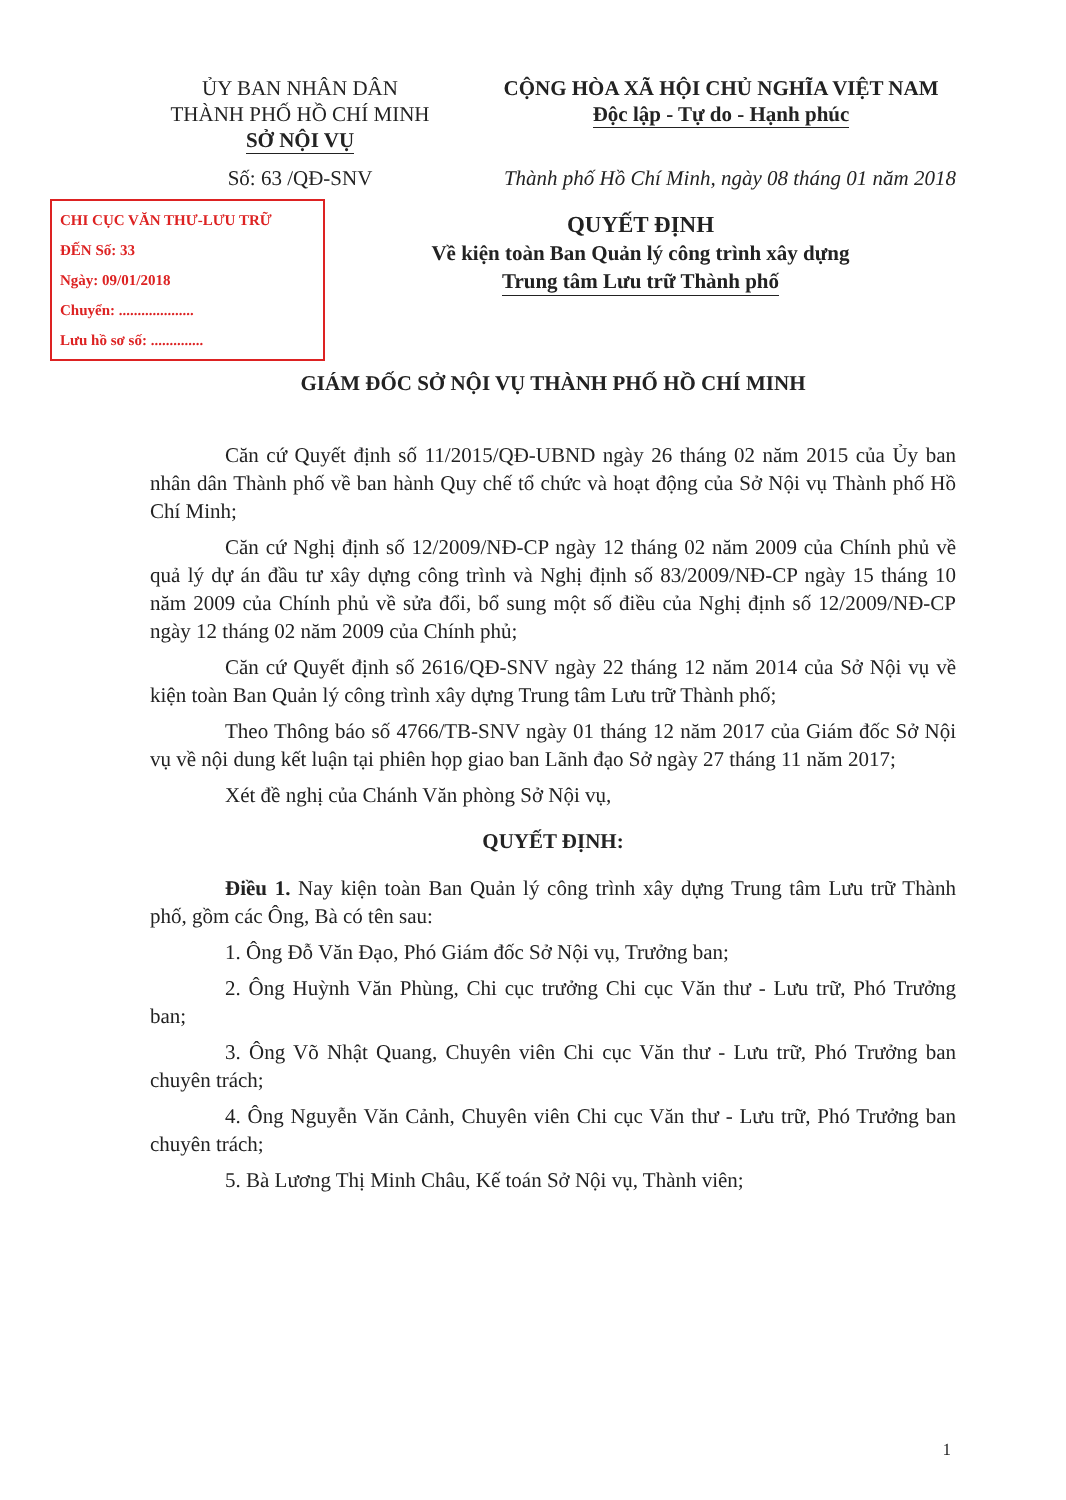ỦY BAN NHÂN DÂN
THÀNH PHỐ HỒ CHÍ MINH
SỞ NỘI VỤ
CỘNG HÒA XÃ HỘI CHỦ NGHĨA VIỆT NAM
Độc lập - Tự do - Hạnh phúc
Số: 63 /QĐ-SNV Thành phố Hồ Chí Minh, ngày 08 tháng 01 năm 2018
CHI CỤC VĂN THƯ-LƯU TRỮ
ĐẾN Số: 33
Ngày: 09/01/2018
Chuyển: ....................
Lưu hồ sơ số: ..............
QUYẾT ĐỊNH
Về kiện toàn Ban Quản lý công trình xây dựng
Trung tâm Lưu trữ Thành phố
GIÁM ĐỐC SỞ NỘI VỤ THÀNH PHỐ HỒ CHÍ MINH
Căn cứ Quyết định số 11/2015/QĐ-UBND ngày 26 tháng 02 năm 2015 của Ủy ban nhân dân Thành phố về ban hành Quy chế tổ chức và hoạt động của Sở Nội vụ Thành phố Hồ Chí Minh;
Căn cứ Nghị định số 12/2009/NĐ-CP ngày 12 tháng 02 năm 2009 của Chính phủ về quả lý dự án đầu tư xây dựng công trình và Nghị định số 83/2009/NĐ-CP ngày 15 tháng 10 năm 2009 của Chính phủ về sửa đổi, bổ sung một số điều của Nghị định số 12/2009/NĐ-CP ngày 12 tháng 02 năm 2009 của Chính phủ;
Căn cứ Quyết định số 2616/QĐ-SNV ngày 22 tháng 12 năm 2014 của Sở Nội vụ về kiện toàn Ban Quản lý công trình xây dựng Trung tâm Lưu trữ Thành phố;
Theo Thông báo số 4766/TB-SNV ngày 01 tháng 12 năm 2017 của Giám đốc Sở Nội vụ về nội dung kết luận tại phiên họp giao ban Lãnh đạo Sở ngày 27 tháng 11 năm 2017;
Xét đề nghị của Chánh Văn phòng Sở Nội vụ,
QUYẾT ĐỊNH:
Điều 1. Nay kiện toàn Ban Quản lý công trình xây dựng Trung tâm Lưu trữ Thành phố, gồm các Ông, Bà có tên sau:
1. Ông Đỗ Văn Đạo, Phó Giám đốc Sở Nội vụ, Trưởng ban;
2. Ông Huỳnh Văn Phùng, Chi cục trưởng Chi cục Văn thư - Lưu trữ, Phó Trưởng ban;
3. Ông Võ Nhật Quang, Chuyên viên Chi cục Văn thư - Lưu trữ, Phó Trưởng ban chuyên trách;
4. Ông Nguyễn Văn Cảnh, Chuyên viên Chi cục Văn thư - Lưu trữ, Phó Trưởng ban chuyên trách;
5. Bà Lương Thị Minh Châu, Kế toán Sở Nội vụ, Thành viên;
1